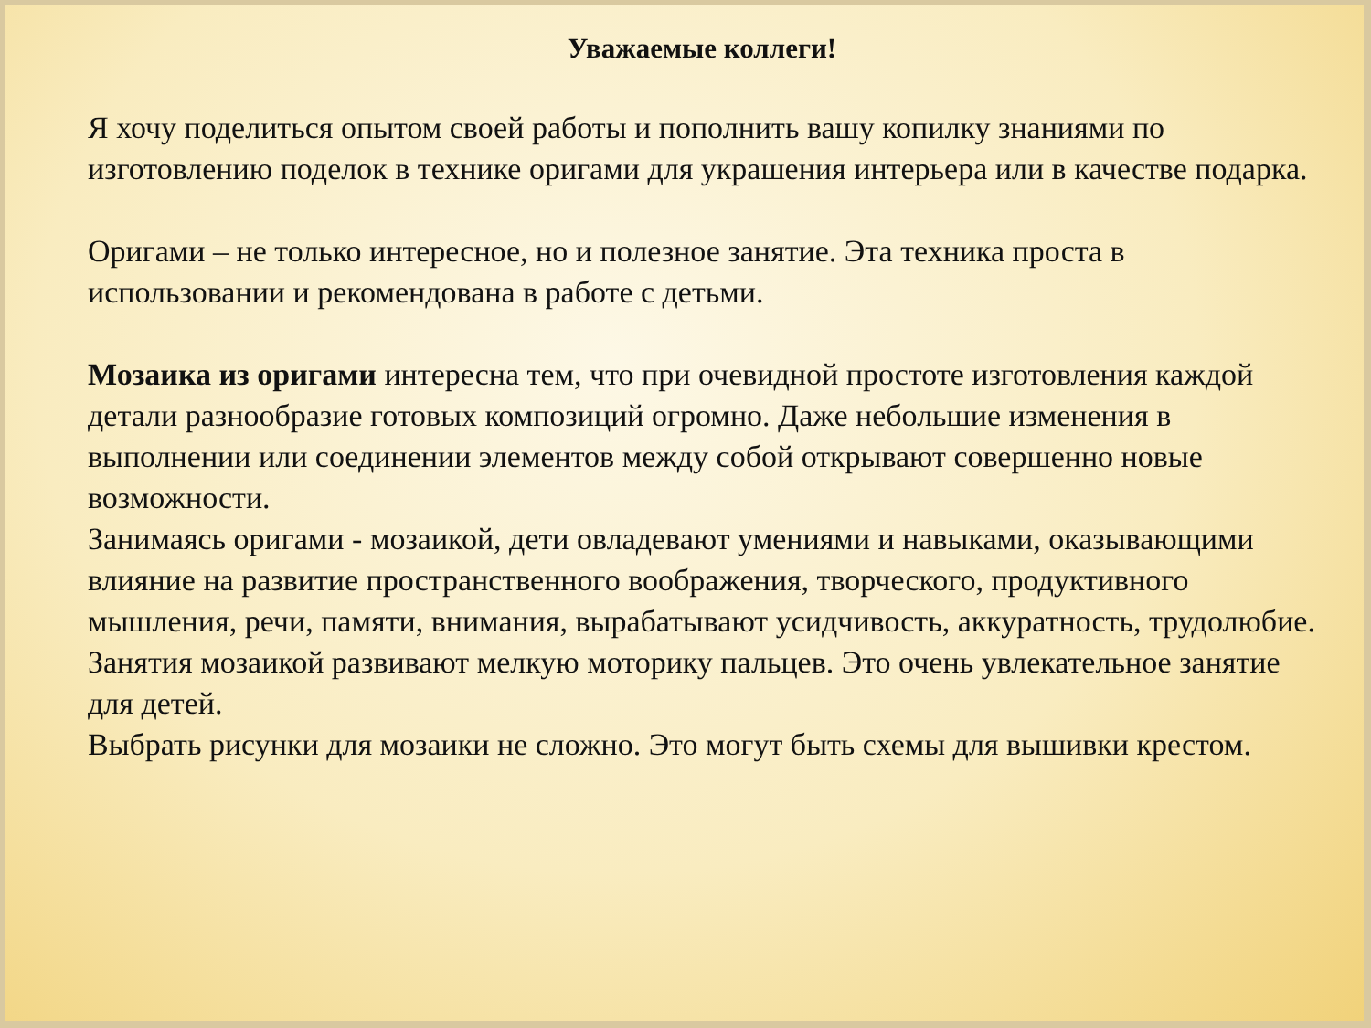Уважаемые коллеги!
Я хочу поделиться опытом своей работы и пополнить вашу копилку знаниями по изготовлению поделок в технике оригами для украшения интерьера или в качестве подарка.
Оригами – не только интересное, но и полезное занятие. Эта техника проста в использовании и рекомендована в работе с детьми.
Мозаика из оригами интересна тем, что при очевидной простоте изготовления каждой детали разнообразие готовых композиций огромно. Даже небольшие изменения в выполнении или соединении элементов между собой открывают совершенно новые возможности.
Занимаясь оригами - мозаикой, дети овладевают умениями и навыками, оказывающими влияние на развитие пространственного воображения, творческого, продуктивного мышления, речи, памяти, внимания, вырабатывают усидчивость, аккуратность, трудолюбие. Занятия мозаикой развивают мелкую моторику пальцев. Это очень увлекательное занятие для детей.
Выбрать рисунки для мозаики не сложно. Это могут быть схемы для вышивки крестом.